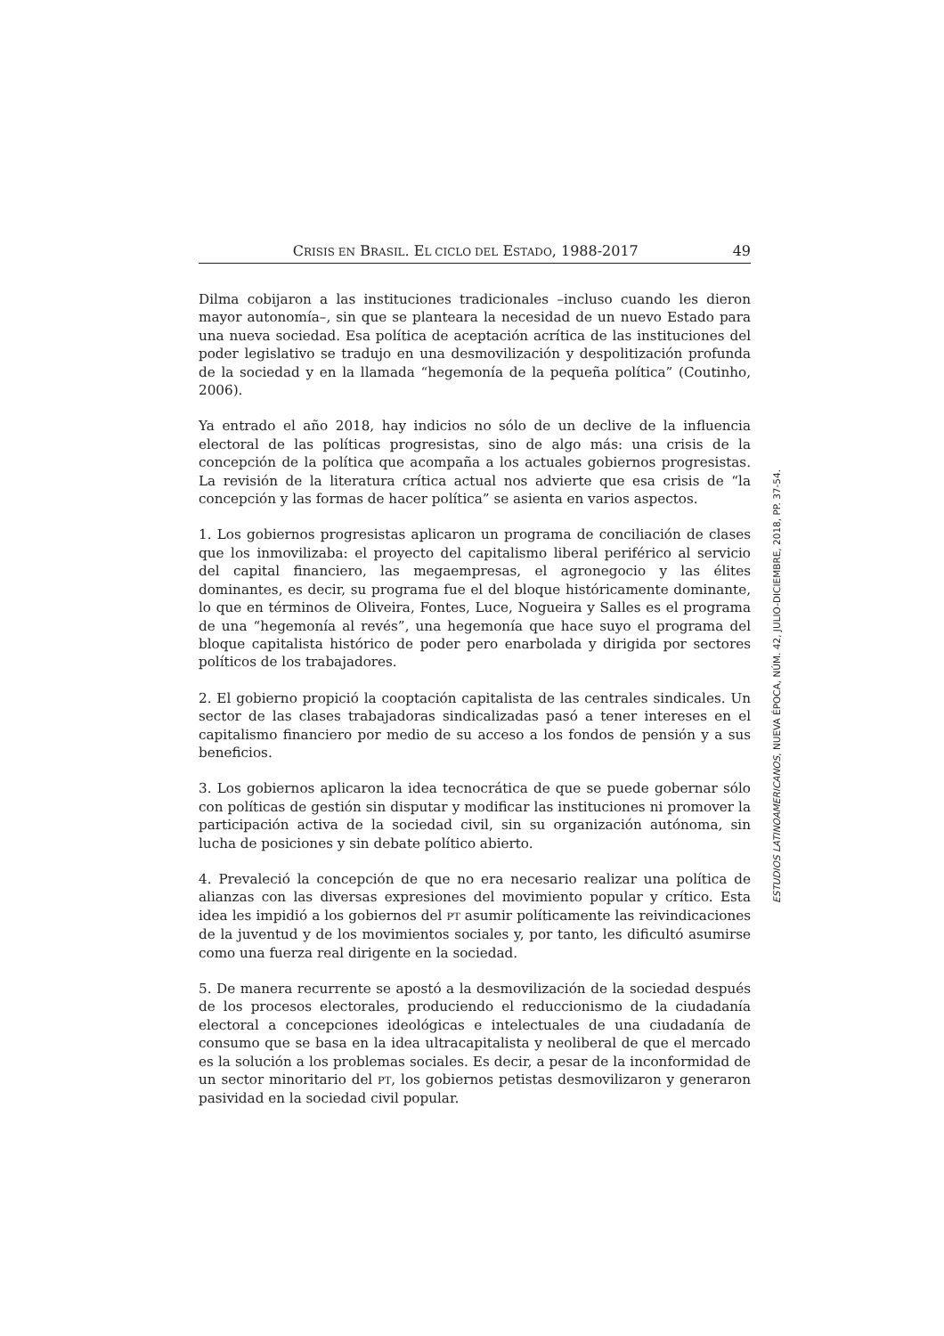CRISIS EN BRASIL. EL CICLO DEL ESTADO, 1988-2017 49
Dilma cobijaron a las instituciones tradicionales –incluso cuando les dieron mayor autonomía–, sin que se planteara la necesidad de un nuevo Estado para una nueva sociedad. Esa política de aceptación acrítica de las instituciones del poder legislativo se tradujo en una desmovilización y despolitización profunda de la sociedad y en la llamada “hegemonía de la pequeña política” (Coutinho, 2006).
Ya entrado el año 2018, hay indicios no sólo de un declive de la influencia electoral de las políticas progresistas, sino de algo más: una crisis de la concepción de la política que acompaña a los actuales gobiernos progresistas. La revisión de la literatura crítica actual nos advierte que esa crisis de “la concepción y las formas de hacer política” se asienta en varios aspectos.
1. Los gobiernos progresistas aplicaron un programa de conciliación de clases que los inmovilizaba: el proyecto del capitalismo liberal periférico al servicio del capital financiero, las megaempresas, el agronegocio y las élites dominantes, es decir, su programa fue el del bloque históricamente dominante, lo que en términos de Oliveira, Fontes, Luce, Nogueira y Salles es el programa de una “hegemonía al revés”, una hegemonía que hace suyo el programa del bloque capitalista histórico de poder pero enarbolada y dirigida por sectores políticos de los trabajadores.
2. El gobierno propició la cooptación capitalista de las centrales sindicales. Un sector de las clases trabajadoras sindicalizadas pasó a tener intereses en el capitalismo financiero por medio de su acceso a los fondos de pensión y a sus beneficios.
3. Los gobiernos aplicaron la idea tecnocrática de que se puede gobernar sólo con políticas de gestión sin disputar y modificar las instituciones ni promover la participación activa de la sociedad civil, sin su organización autónoma, sin lucha de posiciones y sin debate político abierto.
4. Prevaleció la concepción de que no era necesario realizar una política de alianzas con las diversas expresiones del movimiento popular y crítico. Esta idea les impidió a los gobiernos del PT asumir políticamente las reivindicaciones de la juventud y de los movimientos sociales y, por tanto, les dificultó asumirse como una fuerza real dirigente en la sociedad.
5. De manera recurrente se apostó a la desmovilización de la sociedad después de los procesos electorales, produciendo el reduccionismo de la ciudadanía electoral a concepciones ideológicas e intelectuales de una ciudadanía de consumo que se basa en la idea ultracapitalista y neoliberal de que el mercado es la solución a los problemas sociales. Es decir, a pesar de la inconformidad de un sector minoritario del PT, los gobiernos petistas desmovilizaron y generaron pasividad en la sociedad civil popular.
ESTUDIOS LATINOAMERICANOS, NUEVA ÉPOCA, NÚM. 42, JULIO-DICIEMBRE, 2018, PP. 37-54.